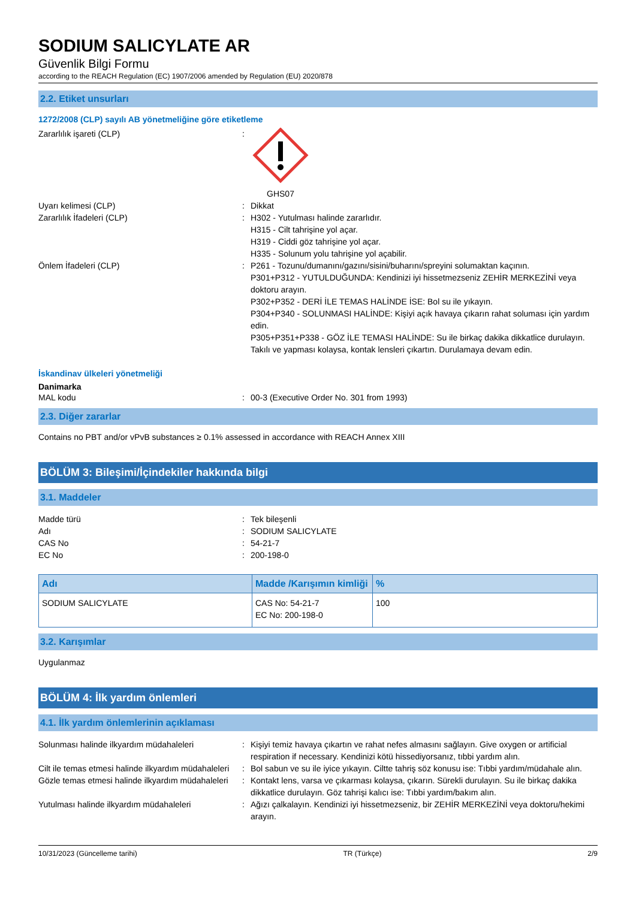SODIUM SALICYLATE AR
Güvenlik Bilgi Formu
according to the REACH Regulation (EC) 1907/2006 amended by Regulation (EU) 2020/878
2.2. Etiket unsurları
1272/2008 (CLP) sayılı AB yönetmeliğine göre etiketleme
Zararlılık işareti (CLP) : GHS07
Uyarı kelimesi (CLP) : Dikkat
Zararlılık İfadeleri (CLP) : H302 - Yutulması halinde zararlıdır.
H315 - Cilt tahrişine yol açar.
H319 - Ciddi göz tahrişine yol açar.
H335 - Solunum yolu tahrişine yol açabilir.
Önlem İfadeleri (CLP) : P261 - Tozunu/dumanını/gazını/sisini/buharını/spreyini solumaktan kaçının.
P301+P312 - YUTULDUĞUNDA: Kendinizi iyi hissetmezseniz ZEHİR MERKEZİNİ veya doktoru arayın.
P302+P352 - DERİ İLE TEMAS HALİNDE İSE: Bol su ile yıkayın.
P304+P340 - SOLUNMASI HALİNDE: Kişiyi açık havaya çıkarın rahat soluması için yardım edin.
P305+P351+P338 - GÖZ İLE TEMASI HALİNDE: Su ile birkaç dakika dikkatlice durulayın. Takılı ve yapması kolaysa, kontak lensleri çıkartın. Durulamaya devam edin.
İskandinav ülkeleri yönetmeliği
Danimarka
MAL kodu : 00-3 (Executive Order No. 301 from 1993)
2.3. Diğer zararlar
Contains no PBT and/or vPvB substances ≥ 0.1% assessed in accordance with REACH Annex XIII
BÖLÜM 3: Bileşimi/İçindekiler hakkında bilgi
3.1. Maddeler
Madde türü : Tek bileşenli
Adı : SODIUM SALICYLATE
CAS No : 54-21-7
EC No : 200-198-0
| Adı | Madde /Karışımın kimliği | % |
| --- | --- | --- |
| SODIUM SALICYLATE | CAS No: 54-21-7 EC No: 200-198-0 | 100 |
3.2. Karışımlar
Uygulanmaz
BÖLÜM 4: İlk yardım önlemleri
4.1. İlk yardım önlemlerinin açıklaması
Solunması halinde ilkyardım müdahaleleri : Kişiyi temiz havaya çıkartın ve rahat nefes almasını sağlayın. Give oxygen or artificial respiration if necessary. Kendinizi kötü hissediyorsanız, tıbbi yardım alın.
Cilt ile temas etmesi halinde ilkyardım müdahaleleri
: Bol sabun ve su ile iyice yıkayın. Ciltte tahriş söz konusu ise: Tıbbi yardım/müdahale alın.
Gözle temas etmesi halinde ilkyardım müdahaleleri
: Kontakt lens, varsa ve çıkarması kolaysa, çıkarın. Sürekli durulayın. Su ile birkaç dakika dikkatlice durulayın. Göz tahrişi kalıcı ise: Tıbbi yardım/bakım alın.
Yutulması halinde ilkyardım müdahaleleri : Ağızı çalkalayın. Kendinizi iyi hissetmezseniz, bir ZEHİR MERKEZİNİ veya doktoru/hekimi arayın.
10/31/2023 (Güncelleme tarihi) TR (Türkçe) 2/9